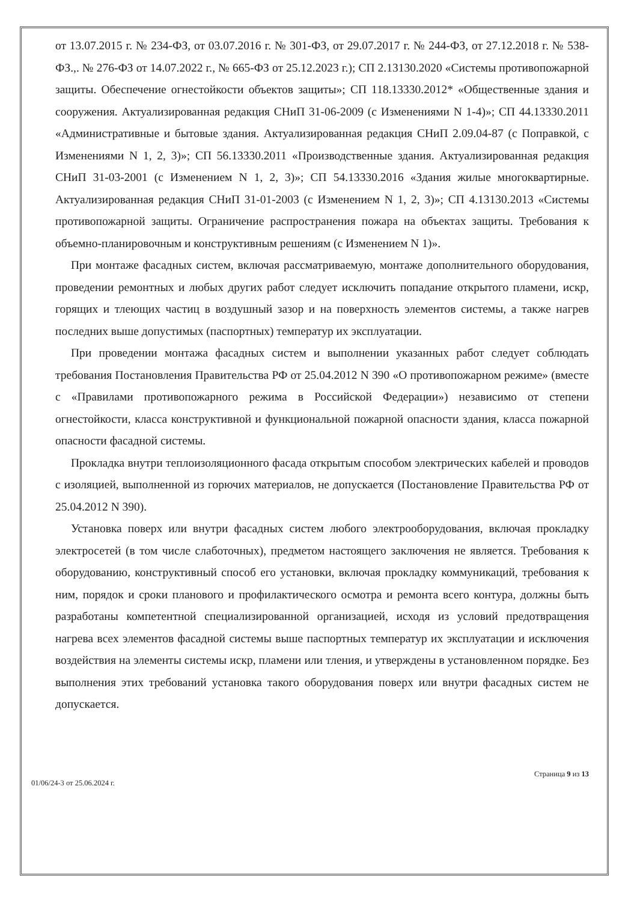от 13.07.2015 г. № 234-ФЗ, от 03.07.2016 г. № 301-ФЗ, от 29.07.2017 г. № 244-ФЗ, от 27.12.2018 г. № 538-ФЗ.,. № 276-ФЗ от 14.07.2022 г., № 665-ФЗ от 25.12.2023 г.); СП 2.13130.2020 «Системы противопожарной защиты. Обеспечение огнестойкости объектов защиты»; СП 118.13330.2012* «Общественные здания и сооружения. Актуализированная редакция СНиП 31-06-2009 (с Изменениями N 1-4)»; СП 44.13330.2011 «Административные и бытовые здания. Актуализированная редакция СНиП 2.09.04-87 (с Поправкой, с Изменениями N 1, 2, 3)»; СП 56.13330.2011 «Производственные здания. Актуализированная редакция СНиП 31-03-2001 (с Изменением N 1, 2, 3)»; СП 54.13330.2016 «Здания жилые многоквартирные. Актуализированная редакция СНиП 31-01-2003 (с Изменением N 1, 2, 3)»; СП 4.13130.2013 «Системы противопожарной защиты. Ограничение распространения пожара на объектах защиты. Требования к объемно-планировочным и конструктивным решениям (с Изменением N 1)».
При монтаже фасадных систем, включая рассматриваемую, монтаже дополнительного оборудования, проведении ремонтных и любых других работ следует исключить попадание открытого пламени, искр, горящих и тлеющих частиц в воздушный зазор и на поверхность элементов системы, а также нагрев последних выше допустимых (паспортных) температур их эксплуатации.
При проведении монтажа фасадных систем и выполнении указанных работ следует соблюдать требования Постановления Правительства РФ от 25.04.2012 N 390 «О противопожарном режиме» (вместе с «Правилами противопожарного режима в Российской Федерации») независимо от степени огнестойкости, класса конструктивной и функциональной пожарной опасности здания, класса пожарной опасности фасадной системы.
Прокладка внутри теплоизоляционного фасада открытым способом электрических кабелей и проводов с изоляцией, выполненной из горючих материалов, не допускается (Постановление Правительства РФ от 25.04.2012 N 390).
Установка поверх или внутри фасадных систем любого электрооборудования, включая прокладку электросетей (в том числе слаботочных), предметом настоящего заключения не является. Требования к оборудованию, конструктивный способ его установки, включая прокладку коммуникаций, требования к ним, порядок и сроки планового и профилактического осмотра и ремонта всего контура, должны быть разработаны компетентной специализированной организацией, исходя из условий предотвращения нагрева всех элементов фасадной системы выше паспортных температур их эксплуатации и исключения воздействия на элементы системы искр, пламени или тления, и утверждены в установленном порядке. Без выполнения этих требований установка такого оборудования поверх или внутри фасадных систем не допускается.
Страница 9 из 13
01/06/24-3 от 25.06.2024 г.